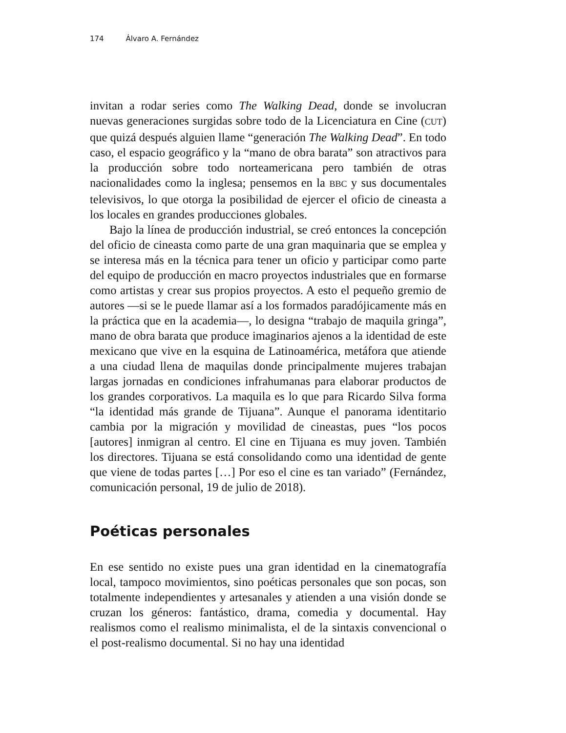174 Álvaro A. Fernández
invitan a rodar series como The Walking Dead, donde se involucran nuevas generaciones surgidas sobre todo de la Licenciatura en Cine (CUT) que quizá después alguien llame “generación The Walking Dead”. En todo caso, el espacio geográfico y la “mano de obra barata” son atractivos para la producción sobre todo norteamericana pero también de otras nacionalidades como la inglesa; pensemos en la BBC y sus documentales televisivos, lo que otorga la posibilidad de ejercer el oficio de cineasta a los locales en grandes producciones globales.
Bajo la línea de producción industrial, se creó entonces la concepción del oficio de cineasta como parte de una gran maquinaria que se emplea y se interesa más en la técnica para tener un oficio y participar como parte del equipo de producción en macro proyectos industriales que en formarse como artistas y crear sus propios proyectos. A esto el pequeño gremio de autores —si se le puede llamar así a los formados paradójicamente más en la práctica que en la academia—, lo designa “trabajo de maquila gringa”, mano de obra barata que produce imaginarios ajenos a la identidad de este mexicano que vive en la esquina de Latinoamérica, metáfora que atiende a una ciudad llena de maquilas donde principalmente mujeres trabajan largas jornadas en condiciones infrahumanas para elaborar productos de los grandes corporativos. La maquila es lo que para Ricardo Silva forma “la identidad más grande de Tijuana”. Aunque el panorama identitario cambia por la migración y movilidad de cineastas, pues “los pocos [autores] inmigran al centro. El cine en Tijuana es muy joven. También los directores. Tijuana se está consolidando como una identidad de gente que viene de todas partes […] Por eso el cine es tan variado” (Fernández, comunicación personal, 19 de julio de 2018).
Poéticas personales
En ese sentido no existe pues una gran identidad en la cinematografía local, tampoco movimientos, sino poéticas personales que son pocas, son totalmente independientes y artesanales y atienden a una visión donde se cruzan los géneros: fantástico, drama, comedia y documental. Hay realismos como el realismo minimalista, el de la sintaxis convencional o el post-realismo documental. Si no hay una identidad